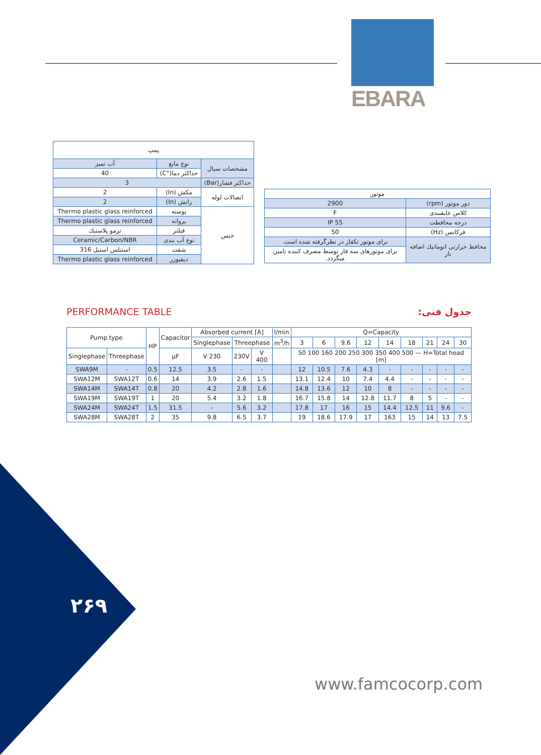EBARA
| پمپ | | |
| مشخصات سیال | نوع مایع | آب تمیز |
| | حداکثر دما(°C) | 40 |
| حداکثر فشار(Bar) | 3 | |
| اتصالات لوله | مکش (In) | 2 |
| | رانش (In) | 2 |
| جنس | پوسته | Thermo plastic glass reinforced |
| | پروانه | Thermo plastic glass reinforced |
| | فیلتر | ترمو پلاستیك |
| | نوع آب بندی | Ceramic/Carbon/NBR |
| | شفت | استنلس استیل 316 |
| | دیفیوزر | Thermo plastic glass reinforced |
| موتور | |
| دور موتور (rpm) | 2900 |
| کلاس عایقبندی | F |
| درجه محافظت | IP 55 |
| فرکانس (Hz) | 50 |
| محافظ حرارتی اتوماتیك اضافه بار | برای موتور تکفاز در نظرگرفته شده است. |
| | برای موتورهای سه فاز توسط مصرف کننده تامین میگردد. |
PERFORMANCE TABLE جدول فنی:
| Pump type | | HP | Capacitor | Absorbed current [A] | | | l/min | Q=Capacity | | | | | | | | |
| | | | | Singlephase | Threephase | | m<sup>3</sup>/h | 3 | 6 | 9.6 | 12 | 14 | 18 | 21 | 24 | 30 |
| Singlephase | Threephase | | µF | V 230 | 230V | V 400 | | 50 100 160 200 250 300 350 400 500 — H=Total head [m] | | | | | | | | |
| SWA9M | - | 0.5 | 12.5 | 3.5 | - | - | | 12 | 10.5 | 7.6 | 4.3 | - | - | - | - | - |
| SWA12M | SWA12T | 0.6 | 14 | 3.9 | 2.6 | 1.5 | | 13.1 | 12.4 | 10 | 7.4 | 4.4 | - | - | - | - |
| SWA14M | SWA14T | 0.8 | 20 | 4.2 | 2.8 | 1.6 | | 14.8 | 13.6 | 12 | 10 | 8 | - | - | - | - |
| SWA19M | SWA19T | 1 | 20 | 5.4 | 3.2 | 1.8 | | 16.7 | 15.8 | 14 | 12.8 | 11.7 | 8 | 5 | - | - |
| SWA24M | SWA24T | 1.5 | 31.5 | - | 5.6 | 3.2 | | 17.8 | 17 | 16 | 15 | 14.4 | 12.5 | 11 | 9.6 | - |
| SWA28M | SWA28T | 2 | 35 | 9.8 | 6.5 | 3.7 | | 19 | 18.6 | 17.9 | 17 | 163 | 15 | 14 | 13 | 7.5 |
۲۶۹
www.famcocorp.com